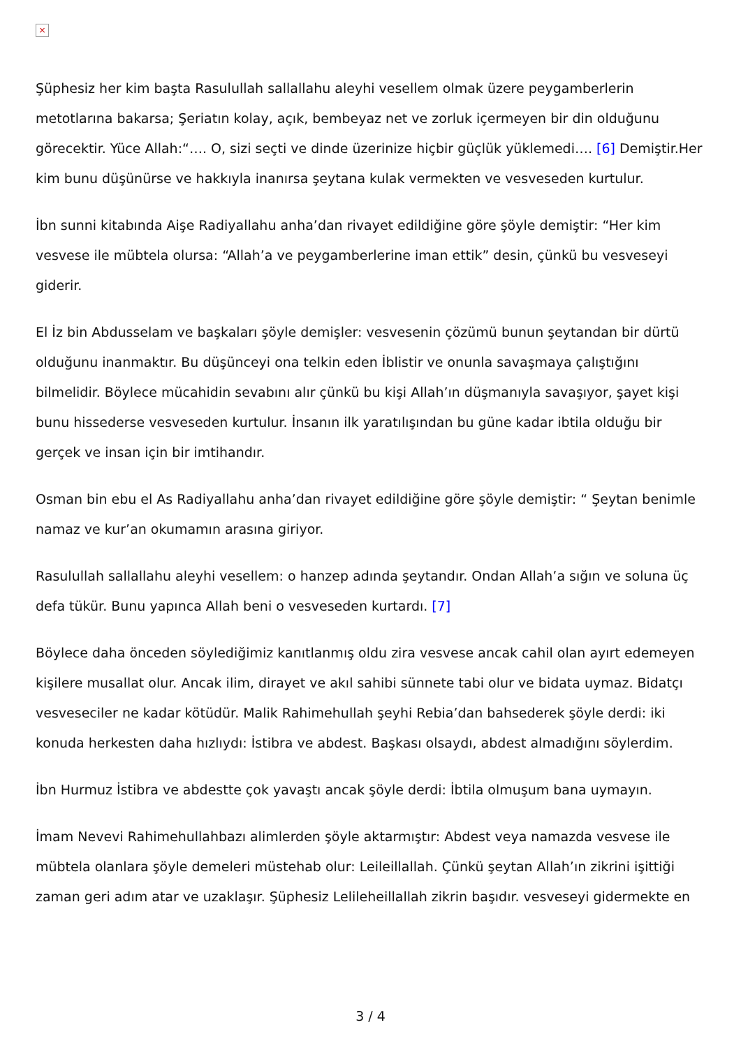×
Şüphesiz her kim başta Rasulullah sallallahu aleyhi vesellem olmak üzere peygamberlerin metotlarına bakarsa; Şeriatın kolay, açık, bembeyaz net ve zorluk içermeyen bir din olduğunu görecektir. Yüce Allah:“…. O, sizi seçti ve dinde üzerinize hiçbir güçlük yüklemedi…. [6] Demiştir.Her kim bunu düşünürse ve hakkıyla inanırsa şeytana kulak vermekten ve vesveseden kurtulur.
İbn sunni kitabında Aişe Radiyallahu anha’dan rivayet edildiğine göre şöyle demiştir: “Her kim vesvese ile mübtela olursa: “Allah’a ve peygamberlerine iman ettik” desin, çünkü bu vesveseyi giderir.
El İz bin Abdusselam ve başkaları şöyle demişler: vesvesenin çözümü bunun şeytandan bir dürtü olduğunu inanmaktır. Bu düşünceyi ona telkin eden İblistir ve onunla savaşmaya çalıştığını bilmelidir. Böylece mücahidin sevabını alır çünkü bu kişi Allah’ın düşmanıyla savaşıyor, şayet kişi bunu hissederse vesveseden kurtulur. İnsanın ilk yaratılışından bu güne kadar ibtila olduğu bir gerçek ve insan için bir imtihandır.
Osman bin ebu el As Radiyallahu anha’dan rivayet edildiğine göre şöyle demiştir: “ Şeytan benimle namaz ve kur’an okumamın arasına giriyor.
Rasulullah sallallahu aleyhi vesellem: o hanzep adında şeytandır. Ondan Allah’a sığın ve soluna üç defa tükür. Bunu yapınca Allah beni o vesveseden kurtardı. [7]
Böylece daha önceden söylediğimiz kanıtlanmış oldu zira vesvese ancak cahil olan ayırt edemeyen kişilere musallat olur. Ancak ilim, dirayet ve akıl sahibi sünnete tabi olur ve bidata uymaz. Bidatçı vesveseciler ne kadar kötüdür. Malik Rahimehullah şeyhi Rebia’dan bahsederek şöyle derdi: iki konuda herkesten daha hızlıydı: İstibra ve abdest. Başkası olsaydı, abdest almadığını söylerdim.
İbn Hurmuz İstibra ve abdestte çok yavaştı ancak şöyle derdi: İbtila olmuşum bana uymayın.
İmam Nevevi Rahimehullahbazı alimlerden şöyle aktarmıştır: Abdest veya namazda vesvese ile mübtela olanlara şöyle demeleri müstehab olur: Leileillallah. Çünkü şeytan Allah’ın zikrini işittiği zaman geri adım atar ve uzaklaşır. Şüphesiz Lelileheillallah zikrin başıdır. vesveseyi gidermekte en
3 / 4